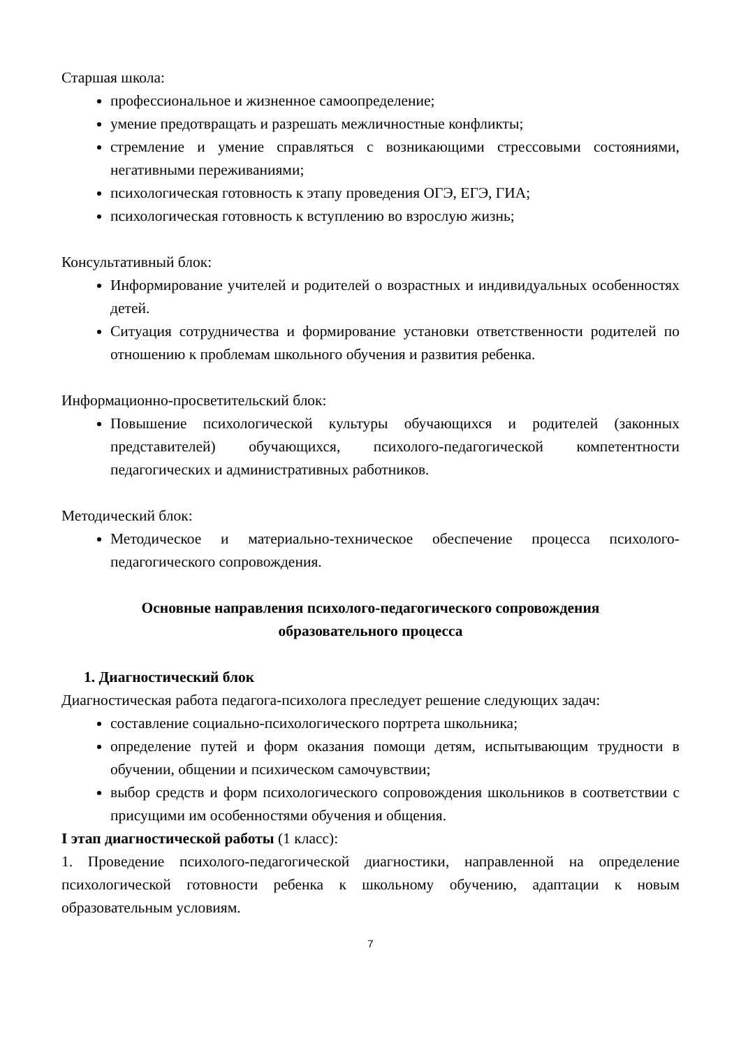Старшая школа:
профессиональное и жизненное самоопределение;
умение предотвращать и разрешать межличностные конфликты;
стремление и умение справляться с возникающими стрессовыми состояниями, негативными переживаниями;
психологическая готовность к этапу проведения ОГЭ, ЕГЭ, ГИА;
психологическая готовность к вступлению во взрослую жизнь;
Консультативный блок:
Информирование учителей и родителей о возрастных и индивидуальных особенностях детей.
Ситуация сотрудничества и формирование установки ответственности родителей по отношению к проблемам школьного обучения и развития ребенка.
Информационно-просветительский блок:
Повышение психологической культуры обучающихся и родителей (законных представителей) обучающихся, психолого-педагогической компетентности педагогических и административных работников.
Методический блок:
Методическое и материально-техническое обеспечение процесса психолого-педагогического сопровождения.
Основные направления психолого-педагогического сопровождения
образовательного процесса
1. Диагностический блок
Диагностическая работа педагога-психолога преследует решение следующих задач:
составление социально-психологического портрета школьника;
определение путей и форм оказания помощи детям, испытывающим трудности в обучении, общении и психическом самочувствии;
выбор средств и форм психологического сопровождения школьников в соответствии с присущими им особенностями обучения и общения.
I этап диагностической работы (1 класс):
1. Проведение психолого-педагогической диагностики, направленной на определение психологической готовности ребенка к школьному обучению, адаптации к новым образовательным условиям.
7